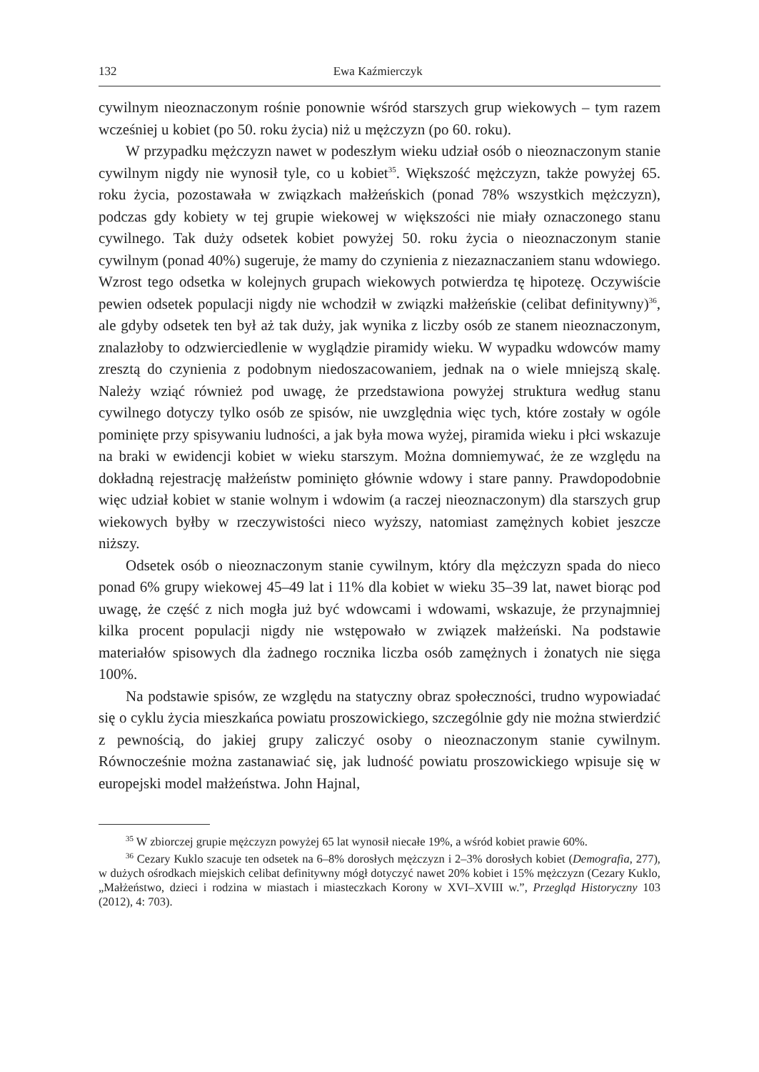132 Ewa Kaźmierczyk
cywilnym nieoznaczonym rośnie ponownie wśród starszych grup wiekowych – tym razem wcześniej u kobiet (po 50. roku życia) niż u mężczyzn (po 60. roku).
W przypadku mężczyzn nawet w podeszłym wieku udział osób o nieoznaczonym stanie cywilnym nigdy nie wynosił tyle, co u kobiet<sup>35</sup>. Większość mężczyzn, także powyżej 65. roku życia, pozostawała w związkach małżeńskich (ponad 78% wszystkich mężczyzn), podczas gdy kobiety w tej grupie wiekowej w większości nie miały oznaczonego stanu cywilnego. Tak duży odsetek kobiet powyżej 50. roku życia o nieoznaczonym stanie cywilnym (ponad 40%) sugeruje, że mamy do czynienia z niezaznaczaniem stanu wdowiego. Wzrost tego odsetka w kolejnych grupach wiekowych potwierdza tę hipotezę. Oczywiście pewien odsetek populacji nigdy nie wchodził w związki małżeńskie (celibat definitywny)<sup>36</sup>, ale gdyby odsetek ten był aż tak duży, jak wynika z liczby osób ze stanem nieoznaczonym, znalazłoby to odzwierciedlenie w wyglądzie piramidy wieku. W wypadku wdowców mamy zresztą do czynienia z podobnym niedoszacowaniem, jednak na o wiele mniejszą skalę. Należy wziąć również pod uwagę, że przedstawiona powyżej struktura według stanu cywilnego dotyczy tylko osób ze spisów, nie uwzględnia więc tych, które zostały w ogóle pominięte przy spisywaniu ludności, a jak była mowa wyżej, piramida wieku i płci wskazuje na braki w ewidencji kobiet w wieku starszym. Można domniemywać, że ze względu na dokładną rejestrację małżeństw pominięto głównie wdowy i stare panny. Prawdopodobnie więc udział kobiet w stanie wolnym i wdowim (a raczej nieoznaczonym) dla starszych grup wiekowych byłby w rzeczywistości nieco wyższy, natomiast zamężnych kobiet jeszcze niższy.
Odsetek osób o nieoznaczonym stanie cywilnym, który dla mężczyzn spada do nieco ponad 6% grupy wiekowej 45–49 lat i 11% dla kobiet w wieku 35–39 lat, nawet biorąc pod uwagę, że część z nich mogła już być wdowcami i wdowami, wskazuje, że przynajmniej kilka procent populacji nigdy nie wstępowało w związek małżeński. Na podstawie materiałów spisowych dla żadnego rocznika liczba osób zamężnych i żonatych nie sięga 100%.
Na podstawie spisów, ze względu na statyczny obraz społeczności, trudno wypowiadać się o cyklu życia mieszkańca powiatu proszowickiego, szczególnie gdy nie można stwierdzić z pewnością, do jakiej grupy zaliczyć osoby o nieoznaczonym stanie cywilnym. Równocześnie można zastanawiać się, jak ludność powiatu proszowickiego wpisuje się w europejski model małżeństwa. John Hajnal,
<sup>35</sup> W zbiorczej grupie mężczyzn powyżej 65 lat wynosił niecałe 19%, a wśród kobiet prawie 60%.
<sup>36</sup> Cezary Kuklo szacuje ten odsetek na 6–8% dorosłych mężczyzn i 2–3% dorosłych kobiet (Demografia, 277), w dużych ośrodkach miejskich celibat definitywny mógł dotyczyć nawet 20% kobiet i 15% mężczyzn (Cezary Kuklo, „Małżeństwo, dzieci i rodzina w miastach i miasteczkach Korony w XVI–XVIII w.”, Przegląd Historyczny 103 (2012), 4: 703).